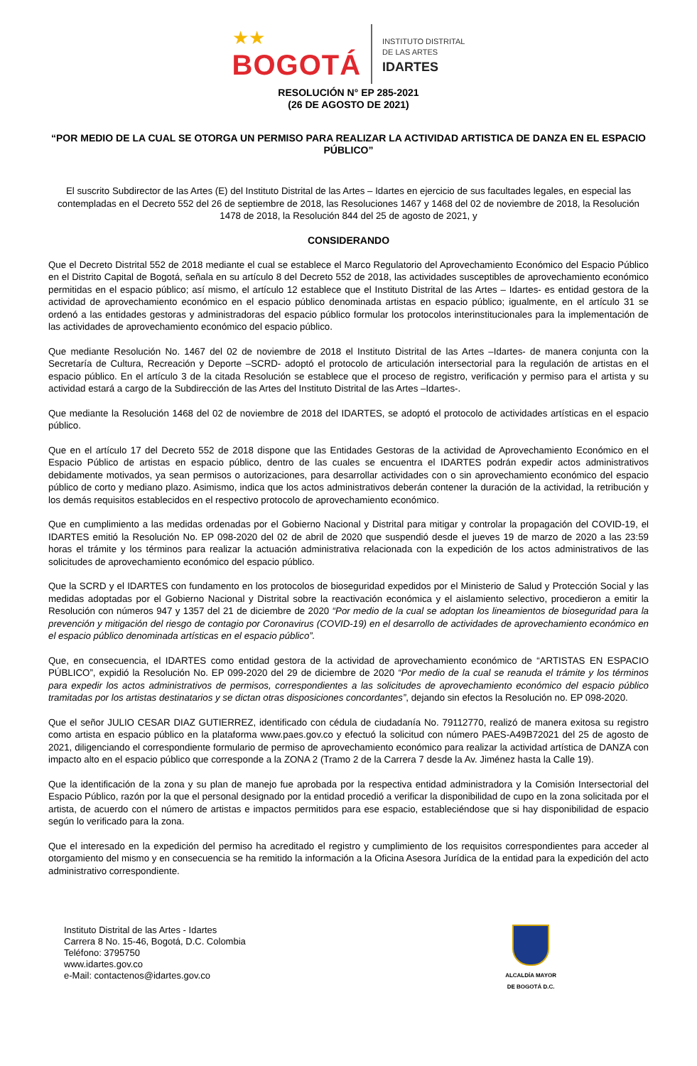★★
BOGOTÁ
INSTITUTO DISTRITAL
DE LAS ARTES
IDARTES
RESOLUCIÓN N° EP 285-2021
(26 DE AGOSTO DE 2021)
“POR MEDIO DE LA CUAL SE OTORGA UN PERMISO PARA REALIZAR LA ACTIVIDAD ARTISTICA DE DANZA EN EL ESPACIO PÚBLICO”
El suscrito Subdirector de las Artes (E) del Instituto Distrital de las Artes – Idartes en ejercicio de sus facultades legales, en especial las contempladas en el Decreto 552 del 26 de septiembre de 2018, las Resoluciones 1467 y 1468 del 02 de noviembre de 2018, la Resolución 1478 de 2018, la Resolución 844 del 25 de agosto de 2021, y
CONSIDERANDO
Que el Decreto Distrital 552 de 2018 mediante el cual se establece el Marco Regulatorio del Aprovechamiento Económico del Espacio Público en el Distrito Capital de Bogotá, señala en su artículo 8 del Decreto 552 de 2018, las actividades susceptibles de aprovechamiento económico permitidas en el espacio público; así mismo, el artículo 12 establece que el Instituto Distrital de las Artes – Idartes- es entidad gestora de la actividad de aprovechamiento económico en el espacio público denominada artistas en espacio público; igualmente, en el artículo 31 se ordenó a las entidades gestoras y administradoras del espacio público formular los protocolos interinstitucionales para la implementación de las actividades de aprovechamiento económico del espacio público.
Que mediante Resolución No. 1467 del 02 de noviembre de 2018 el Instituto Distrital de las Artes –Idartes- de manera conjunta con la Secretaría de Cultura, Recreación y Deporte –SCRD- adoptó el protocolo de articulación intersectorial para la regulación de artistas en el espacio público. En el artículo 3 de la citada Resolución se establece que el proceso de registro, verificación y permiso para el artista y su actividad estará a cargo de la Subdirección de las Artes del Instituto Distrital de las Artes –Idartes-.
Que mediante la Resolución 1468 del 02 de noviembre de 2018 del IDARTES, se adoptó el protocolo de actividades artísticas en el espacio público.
Que en el artículo 17 del Decreto 552 de 2018 dispone que las Entidades Gestoras de la actividad de Aprovechamiento Económico en el Espacio Público de artistas en espacio público, dentro de las cuales se encuentra el IDARTES podrán expedir actos administrativos debidamente motivados, ya sean permisos o autorizaciones, para desarrollar actividades con o sin aprovechamiento económico del espacio público de corto y mediano plazo. Asimismo, indica que los actos administrativos deberán contener la duración de la actividad, la retribución y los demás requisitos establecidos en el respectivo protocolo de aprovechamiento económico.
Que en cumplimiento a las medidas ordenadas por el Gobierno Nacional y Distrital para mitigar y controlar la propagación del COVID-19, el IDARTES emitió la Resolución No. EP 098-2020 del 02 de abril de 2020 que suspendió desde el jueves 19 de marzo de 2020 a las 23:59 horas el trámite y los términos para realizar la actuación administrativa relacionada con la expedición de los actos administrativos de las solicitudes de aprovechamiento económico del espacio público.
Que la SCRD y el IDARTES con fundamento en los protocolos de bioseguridad expedidos por el Ministerio de Salud y Protección Social y las medidas adoptadas por el Gobierno Nacional y Distrital sobre la reactivación económica y el aislamiento selectivo, procedieron a emitir la Resolución con números 947 y 1357 del 21 de diciembre de 2020 “Por medio de la cual se adoptan los lineamientos de bioseguridad para la prevención y mitigación del riesgo de contagio por Coronavirus (COVID-19) en el desarrollo de actividades de aprovechamiento económico en el espacio público denominada artísticas en el espacio público”.
Que, en consecuencia, el IDARTES como entidad gestora de la actividad de aprovechamiento económico de “ARTISTAS EN ESPACIO PÚBLICO”, expidió la Resolución No. EP 099-2020 del 29 de diciembre de 2020 “Por medio de la cual se reanuda el trámite y los términos para expedir los actos administrativos de permisos, correspondientes a las solicitudes de aprovechamiento económico del espacio público tramitadas por los artistas destinatarios y se dictan otras disposiciones concordantes”, dejando sin efectos la Resolución no. EP 098-2020.
Que el señor JULIO CESAR DIAZ GUTIERREZ, identificado con cédula de ciudadanía No. 79112770, realizó de manera exitosa su registro como artista en espacio público en la plataforma www.paes.gov.co y efectuó la solicitud con número PAES-A49B72021 del 25 de agosto de 2021, diligenciando el correspondiente formulario de permiso de aprovechamiento económico para realizar la actividad artística de DANZA con impacto alto en el espacio público que corresponde a la ZONA 2 (Tramo 2 de la Carrera 7 desde la Av. Jiménez hasta la Calle 19).
Que la identificación de la zona y su plan de manejo fue aprobada por la respectiva entidad administradora y la Comisión Intersectorial del Espacio Público, razón por la que el personal designado por la entidad procedió a verificar la disponibilidad de cupo en la zona solicitada por el artista, de acuerdo con el número de artistas e impactos permitidos para ese espacio, estableciéndose que si hay disponibilidad de espacio según lo verificado para la zona.
Que el interesado en la expedición del permiso ha acreditado el registro y cumplimiento de los requisitos correspondientes para acceder al otorgamiento del mismo y en consecuencia se ha remitido la información a la Oficina Asesora Jurídica de la entidad para la expedición del acto administrativo correspondiente.
Instituto Distrital de las Artes - Idartes
Carrera 8 No. 15-46, Bogotá, D.C. Colombia
Teléfono: 3795750
www.idartes.gov.co
e-Mail: contactenos@idartes.gov.co
ALCALDÍA MAYOR
DE BOGOTÁ D.C.